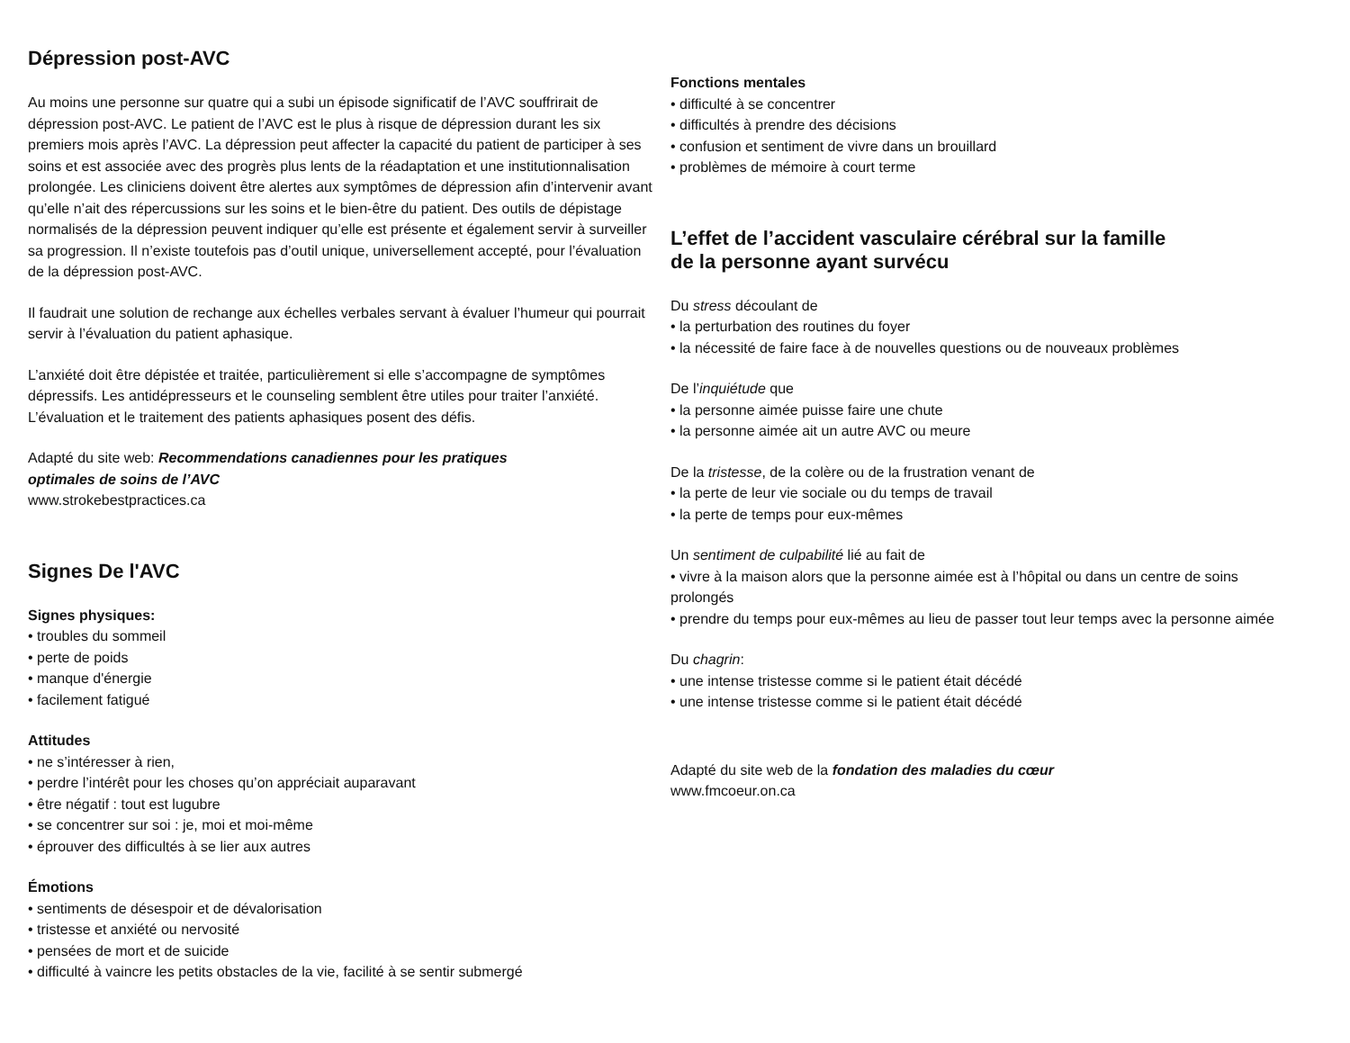Dépression post-AVC
Au moins une personne sur quatre qui a subi un épisode significatif de l’AVC souffrirait de dépression post-AVC. Le patient de l’AVC est le plus à risque de dépression durant les six premiers mois après l’AVC. La dépression peut affecter la capacité du patient de participer à ses soins et est associée avec des progrès plus lents de la réadaptation et une institutionnalisation prolongée. Les cliniciens doivent être alertes aux symptômes de dépression afin d’intervenir avant qu’elle n’ait des répercussions sur les soins et le bien-être du patient. Des outils de dépistage normalisés de la dépression peuvent indiquer qu’elle est présente et également servir à surveiller sa progression. Il n’existe toutefois pas d’outil unique, universellement accepté, pour l’évaluation de la dépression post-AVC.
Il faudrait une solution de rechange aux échelles verbales servant à évaluer l’humeur qui pourrait servir à l’évaluation du patient aphasique.
L’anxiété doit être dépistée et traitée, particulièrement si elle s’accompagne de symptômes dépressifs. Les antidépresseurs et le counseling semblent être utiles pour traiter l’anxiété. L’évaluation et le traitement des patients aphasiques posent des défis.
Adapté du site web: Recommendations canadiennes pour les pratiques
optimales de soins de l’AVC
www.strokebestpractices.ca
Signes De l'AVC
Signes physiques:
• troubles du sommeil
• perte de poids
• manque d'énergie
• facilement fatigué
Attitudes
• ne s’intéresser à rien,
• perdre l’intérêt pour les choses qu’on appréciait auparavant
• être négatif : tout est lugubre
• se concentrer sur soi : je, moi et moi-même
• éprouver des difficultés à se lier aux autres
Émotions
• sentiments de désespoir et de dévalorisation
• tristesse et anxiété ou nervosité
• pensées de mort et de suicide
• difficulté à vaincre les petits obstacles de la vie, facilité à se sentir submergé
Fonctions mentales
• difficulté à se concentrer
• difficultés à prendre des décisions
• confusion et sentiment de vivre dans un brouillard
• problèmes de mémoire à court terme
L’effet de l’accident vasculaire cérébral sur la famille
de la personne ayant survécu
Du stress découlant de
• la perturbation des routines du foyer
• la nécessité de faire face à de nouvelles questions ou de nouveaux problèmes
De l’inquiétude que
• la personne aimée puisse faire une chute
• la personne aimée ait un autre AVC ou meure
De la tristesse, de la colère ou de la frustration venant de
• la perte de leur vie sociale ou du temps de travail
• la perte de temps pour eux-mêmes
Un sentiment de culpabilité lié au fait de
• vivre à la maison alors que la personne aimée est à l’hôpital ou dans un centre de soins prolongés
• prendre du temps pour eux-mêmes au lieu de passer tout leur temps avec la personne aimée
Du chagrin:
• une intense tristesse comme si le patient était décédé
• une intense tristesse comme si le patient était décédé
Adapté du site web de la fondation des maladies du cœur
www.fmcoeur.on.ca